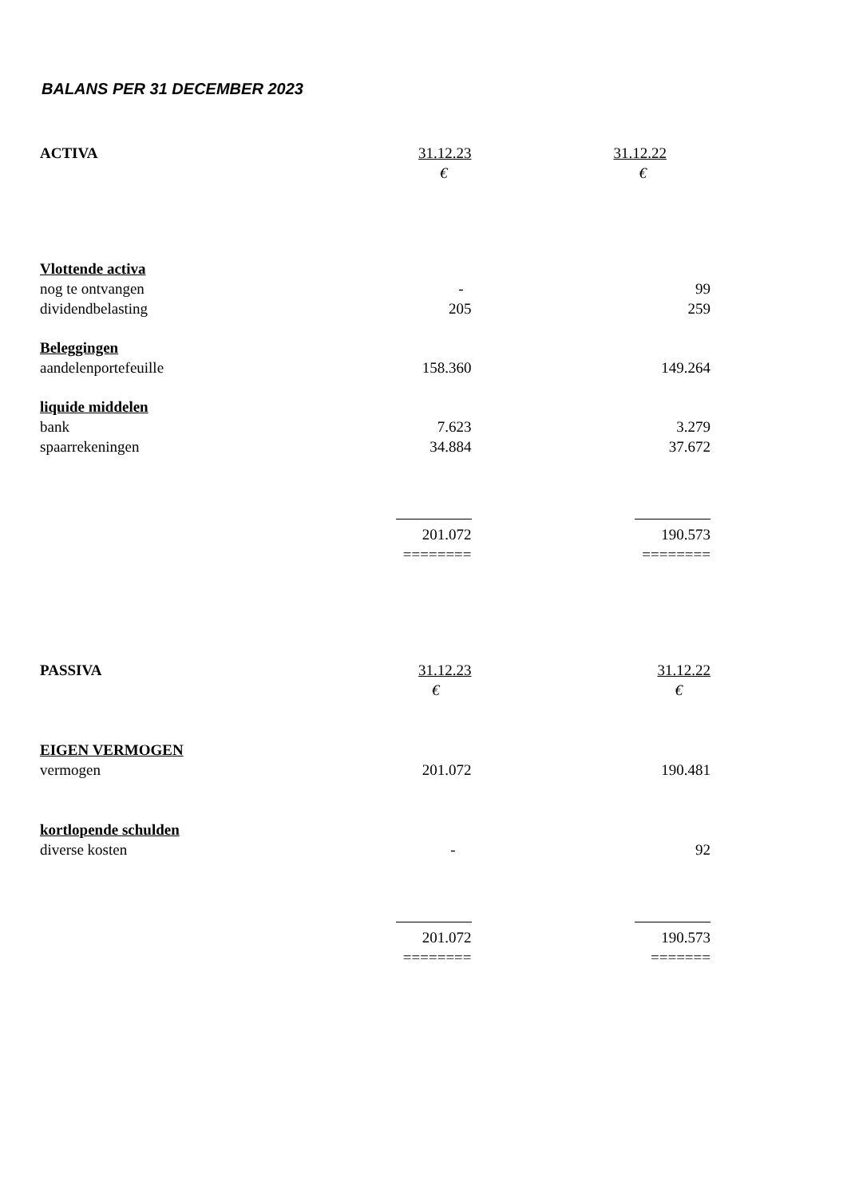BALANS PER 31 DECEMBER 2023
| ACTIVA | 31.12.23 | 31.12.22 |
| | € | € |
| Vlottende activa | | |
| nog te ontvangen | - | 99 |
| dividendbelasting | 205 | 259 |
| Beleggingen | | |
| aandelenportefeuille | 158.360 | 149.264 |
| liquide middelen | | |
| bank | 7.623 | 3.279 |
| spaarrekeningen | 34.884 | 37.672 |
| | 201.072 | 190.573 |
| | ======== | ======== |
| PASSIVA | 31.12.23 | 31.12.22 |
| | € | € |
| EIGEN VERMOGEN | | |
| vermogen | 201.072 | 190.481 |
| kortlopende schulden | | |
| diverse kosten | - | 92 |
| | 201.072 | 190.573 |
| | ======== | ======= |